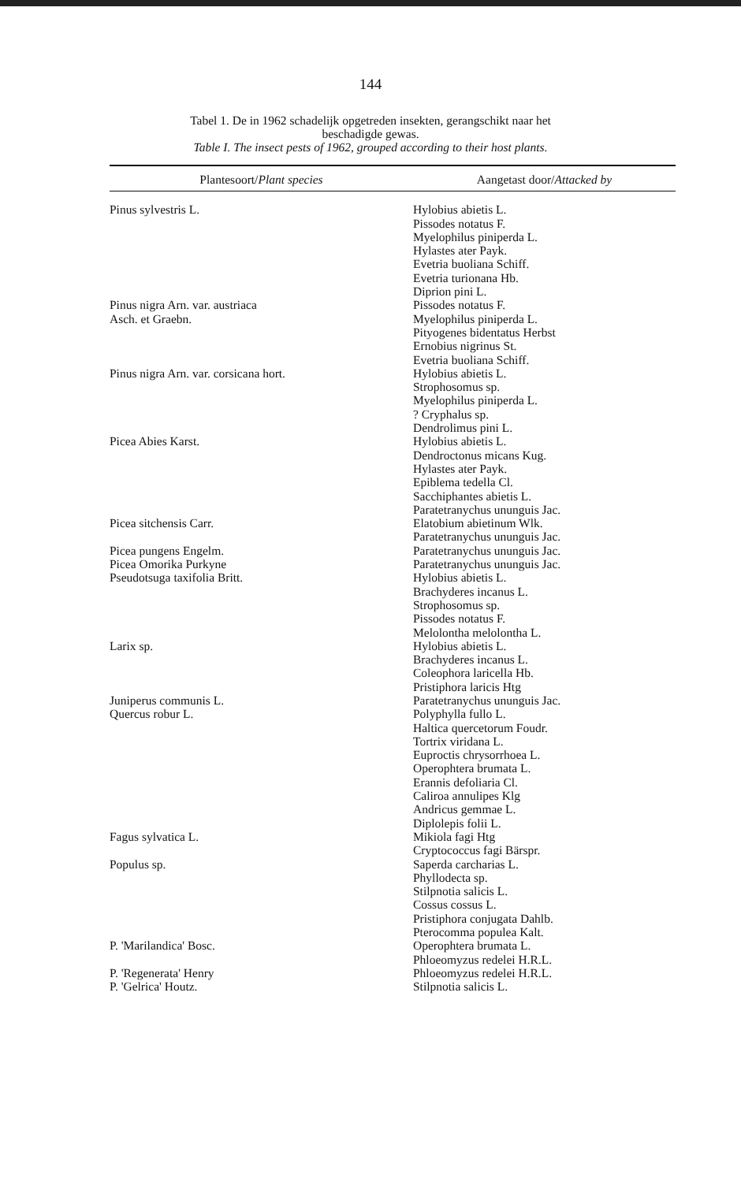144
Tabel 1. De in 1962 schadelijk opgetreden insekten, gerangschikt naar het
beschadigde gewas.
Table I. The insect pests of 1962, grouped according to their host plants.
| Plantesoort/ Plant species | Aangetast door/ Attacked by |
| --- | --- |
| Pinus sylvestris L. | Hylobius abietis L. Pissodes notatus F. Myelophilus piniperda L. Hylastes ater Payk. Evetria buoliana Schiff. Evetria turionana Hb. Diprion pini L. |
| Pinus nigra Arn. var. austriaca Asch. et Graebn. | Pissodes notatus F. Myelophilus piniperda L. Pityogenes bidentatus Herbst Ernobius nigrinus St. Evetria buoliana Schiff. |
| Pinus nigra Arn. var. corsicana hort. | Hylobius abietis L. Strophosomus sp. Myelophilus piniperda L. ? Cryphalus sp. Dendrolimus pini L. |
| Picea Abies Karst. | Hylobius abietis L. Dendroctonus micans Kug. Hylastes ater Payk. Epiblema tedella Cl. Sacchiphantes abietis L. Paratetranychus ununguis Jac. |
| Picea sitchensis Carr. | Elatobium abietinum Wlk. Paratetranychus ununguis Jac. |
| Picea pungens Engelm. | Paratetranychus ununguis Jac. |
| Picea Omorika Purkyne | Paratetranychus ununguis Jac. |
| Pseudotsuga taxifolia Britt. | Hylobius abietis L. Brachyderes incanus L. Strophosomus sp. Pissodes notatus F. Melolontha melolontha L. |
| Larix sp. | Hylobius abietis L. Brachyderes incanus L. Coleophora laricella Hb. Pristiphora laricis Htg |
| Juniperus communis L. | Paratetranychus ununguis Jac. |
| Quercus robur L. | Polyphylla fullo L. Haltica quercetorum Foudr. Tortrix viridana L. Euproctis chrysorrhoea L. Operophtera brumata L. Erannis defoliaria Cl. Caliroa annulipes Klg Andricus gemmae L. Diplolepis folii L. |
| Fagus sylvatica L. | Mikiola fagi Htg Cryptococcus fagi Bärspr. |
| Populus sp. | Saperda carcharias L. Phyllodecta sp. Stilpnotia salicis L. Cossus cossus L. Pristiphora conjugata Dahlb. Pterocomma populea Kalt. |
| P. 'Marilandica' Bosc. | Operophtera brumata L. Phloeomyzus redelei H.R.L. |
| P. 'Regenerata' Henry | Phloeomyzus redelei H.R.L. |
| P. 'Gelrica' Houtz. | Stilpnotia salicis L. |